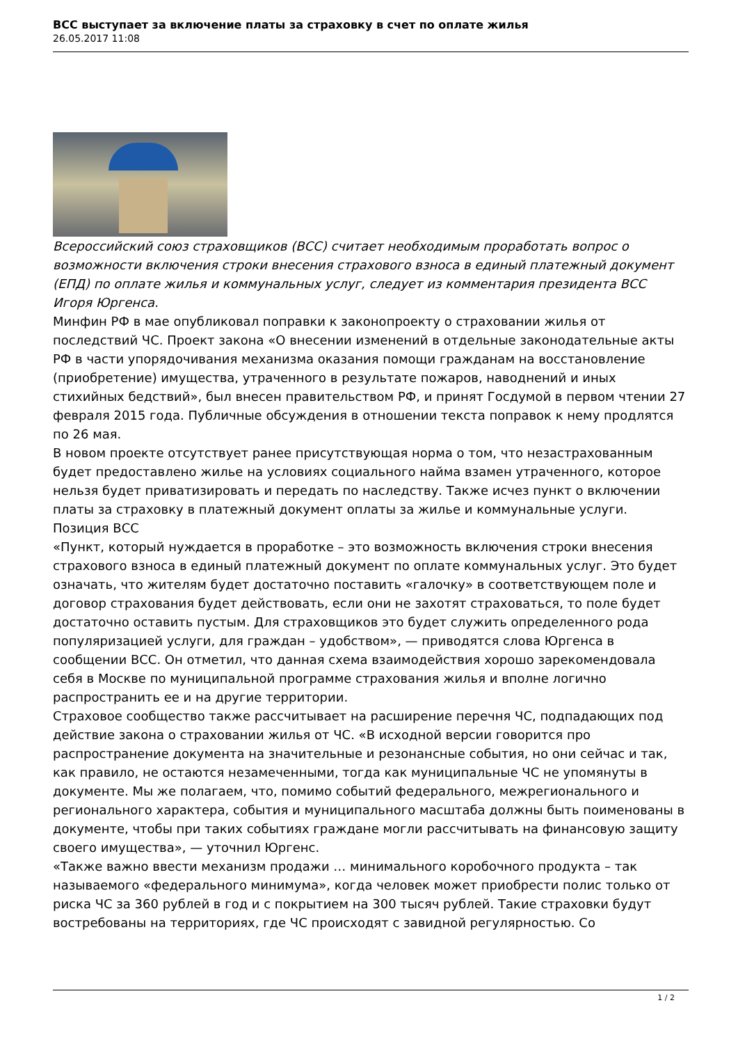ВСС выступает за включение платы за страховку в счет по оплате жилья
26.05.2017 11:08
Всероссийский союз страховщиков (ВСС) считает необходимым проработать вопрос о возможности включения строки внесения страхового взноса в единый платежный документ (ЕПД) по оплате жилья и коммунальных услуг, следует из комментария президента ВСС Игоря Юргенса.
Минфин РФ в мае опубликовал поправки к законопроекту о страховании жилья от последствий ЧС. Проект закона «О внесении изменений в отдельные законодательные акты РФ в части упорядочивания механизма оказания помощи гражданам на восстановление (приобретение) имущества, утраченного в результате пожаров, наводнений и иных стихийных бедствий», был внесен правительством РФ, и принят Госдумой в первом чтении 27 февраля 2015 года. Публичные обсуждения в отношении текста поправок к нему продлятся по 26 мая.
В новом проекте отсутствует ранее присутствующая норма о том, что незастрахованным будет предоставлено жилье на условиях социального найма взамен утраченного, которое нельзя будет приватизировать и передать по наследству. Также исчез пункт о включении платы за страховку в платежный документ оплаты за жилье и коммунальные услуги.
Позиция ВСС
«Пункт, который нуждается в проработке – это возможность включения строки внесения страхового взноса в единый платежный документ по оплате коммунальных услуг. Это будет означать, что жителям будет достаточно поставить «галочку» в соответствующем поле и договор страхования будет действовать, если они не захотят страховаться, то поле будет достаточно оставить пустым. Для страховщиков это будет служить определенного рода популяризацией услуги, для граждан – удобством», — приводятся слова Юргенса в сообщении ВСС. Он отметил, что данная схема взаимодействия хорошо зарекомендовала себя в Москве по муниципальной программе страхования жилья и вполне логично распространить ее и на другие территории.
Страховое сообщество также рассчитывает на расширение перечня ЧС, подпадающих под действие закона о страховании жилья от ЧС. «В исходной версии говорится про распространение документа на значительные и резонансные события, но они сейчас и так, как правило, не остаются незамеченными, тогда как муниципальные ЧС не упомянуты в документе. Мы же полагаем, что, помимо событий федерального, межрегионального и регионального характера, события и муниципального масштаба должны быть поименованы в документе, чтобы при таких событиях граждане могли рассчитывать на финансовую защиту своего имущества», — уточнил Юргенс.
«Также важно ввести механизм продажи … минимального коробочного продукта – так называемого «федерального минимума», когда человек может приобрести полис только от риска ЧС за 360 рублей в год и с покрытием на 300 тысяч рублей. Такие страховки будут востребованы на территориях, где ЧС происходят с завидной регулярностью. Со
1 / 2